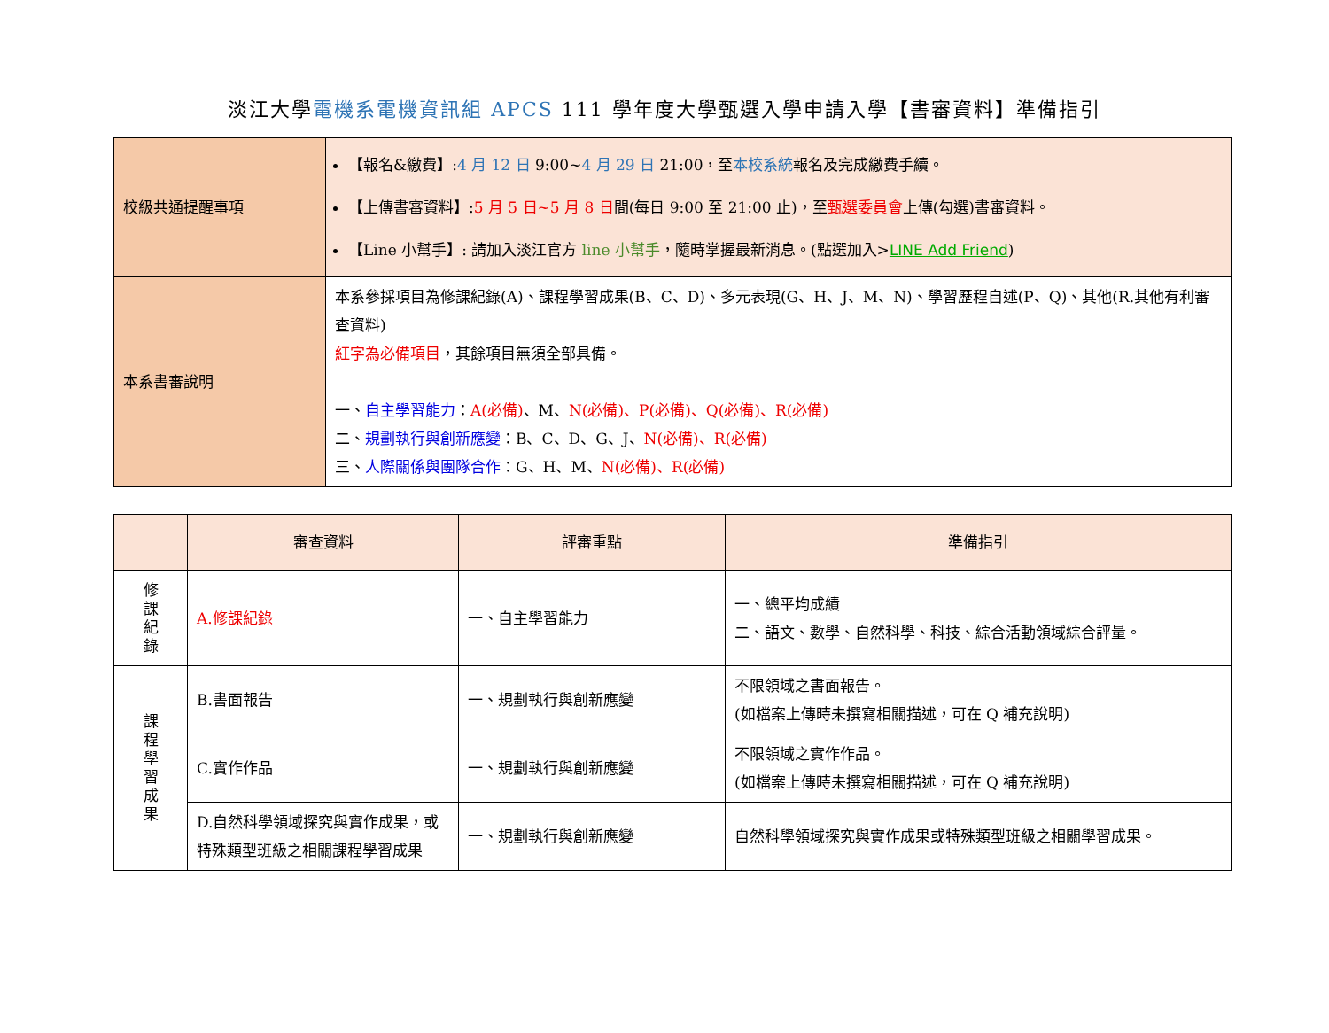淡江大學電機系電機資訊組 APCS 111 學年度大學甄選入學申請入學【書審資料】準備指引
| 校級共通提醒事項 | 【報名&繳費】: 4 月 12 日 9:00~ 4 月 29 日 21:00，至 本校系統 報名及完成繳費手續。 【上傳書審資料】: 5 月 5 日~5 月 8 日 間(每日 9:00 至 21:00 止)，至 甄選委員會 上傳(勾選)書審資料。 【Line 小幫手】: 請加入淡江官方 line 小幫手 ，隨時掌握最新消息。(點選加入> LINE Add Friend ) |
| 本系書審說明 | 本系參採項目為修課紀錄(A)、課程學習成果(B、C、D)、多元表現(G、H、J、M、N)、學習歷程自述(P、Q)、其他(R.其他有利審查資料) 紅字為必備項目 ，其餘項目無須全部具備。 一、 自主學習能力 ： A(必備) 、M、 N(必備)、P(必備)、Q(必備)、R(必備) 二、 規劃執行與創新應變 ：B、C、D、G、J、 N(必備)、R(必備) 三、 人際關係與團隊合作 ：G、H、M、 N(必備)、R(必備) |
| | 審查資料 | 評審重點 | 準備指引 |
| --- | --- | --- | --- |
| 修 課 紀 錄 | A.修課紀錄 | 一、自主學習能力 | 一、總平均成績 二、語文、數學、自然科學、科技、綜合活動領域綜合評量。 |
| 課 程 學 習 成 果 | B.書面報告 | 一、規劃執行與創新應變 | 不限領域之書面報告。 (如檔案上傳時未撰寫相關描述，可在 Q 補充說明) |
| | C.實作作品 | 一、規劃執行與創新應變 | 不限領域之實作作品。 (如檔案上傳時未撰寫相關描述，可在 Q 補充說明) |
| | D.自然科學領域探究與實作成果，或特殊類型班級之相關課程學習成果 | 一、規劃執行與創新應變 | 自然科學領域探究與實作成果或特殊類型班級之相關學習成果。 |